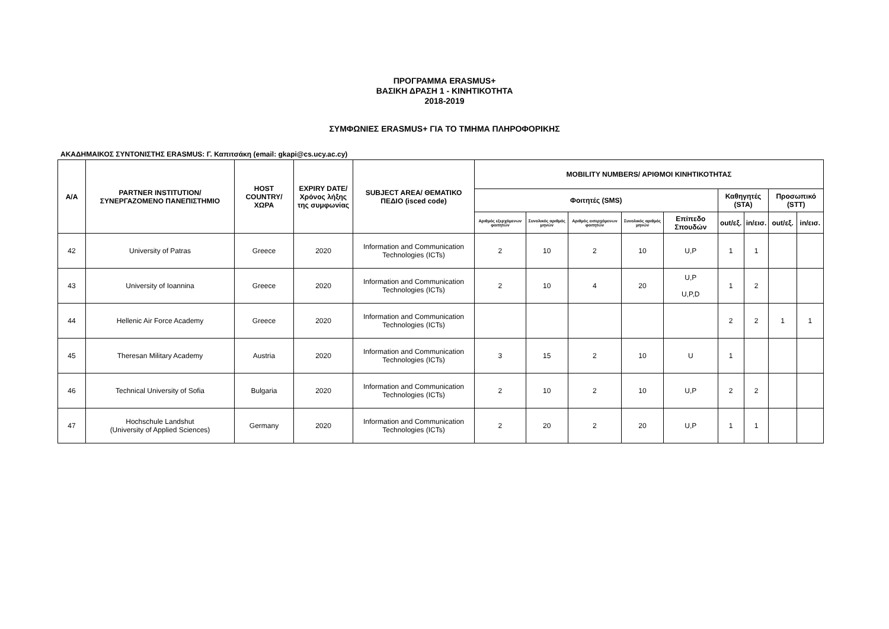ΠΡΟΓΡΑΜΜΑ ERASMUS+
ΒΑΣΙΚΗ ΔΡΑΣΗ 1 - ΚΙΝΗΤΙΚΟΤΗΤΑ
2018-2019
ΣΥΜΦΩΝΙΕΣ ERASMUS+ ΓΙΑ ΤΟ ΤΜΗΜΑ ΠΛΗΡΟΦΟΡΙΚΗΣ
ΑΚΑΔΗΜΑΙΚΟΣ ΣΥΝΤΟΝΙΣΤΗΣ ERASMUS: Γ. Καπιτσάκη (email: gkapi@cs.ucy.ac.cy)
| A/A | PARTNER INSTITUTION/ ΣΥΝΕΡΓΑΖΟΜΕΝΟ ΠΑΝΕΠΙΣΤΗΜΙΟ | HOST COUNTRY/ ΧΩΡΑ | EXPIRY DATE/ Χρόνος λήξης της συμφωνίας | SUBJECT AREA/ ΘΕΜΑΤΙΚΟ ΠΕΔΙΟ (isced code) | MOBILITY NUMBERS/ ΑΡΙΘΜΟΙ ΚΙΝΗΤΙΚΟΤΗΤΑΣ | | | | | | | | |
| --- | --- | --- | --- | --- | --- | --- | --- | --- | --- | --- | --- | --- | --- |
| | | | | | Φοιτητές (SMS) | | | | | Καθηγητές (STA) | | Προσωπικό (STT) | |
| | | | | | Αριθμός εξερχόμενων φοιτητών | Συνολικός αριθμός μηνών | Αριθμός εισερχόμενων φοιτητών | Συνολικός αριθμός μηνών | Επίπεδο Σπουδών | out/εξ. | in/εισ. | out/εξ. | in/εισ. |
| 42 | University of Patras | Greece | 2020 | Information and Communication Technologies (ICTs) | 2 | 10 | 2 | 10 | U,P | 1 | 1 | | |
| 43 | University of Ioannina | Greece | 2020 | Information and Communication Technologies (ICTs) | 2 | 10 | 4 | 20 | U,P U,P,D | 1 | 2 | | |
| 44 | Hellenic Air Force Academy | Greece | 2020 | Information and Communication Technologies (ICTs) | | | | | | 2 | 2 | 1 | 1 |
| 45 | Theresan Military Academy | Austria | 2020 | Information and Communication Technologies (ICTs) | 3 | 15 | 2 | 10 | U | 1 | | | |
| 46 | Technical University of Sofia | Bulgaria | 2020 | Information and Communication Technologies (ICTs) | 2 | 10 | 2 | 10 | U,P | 2 | 2 | | |
| 47 | Hochschule Landshut (University of Applied Sciences) | Germany | 2020 | Information and Communication Technologies (ICTs) | 2 | 20 | 2 | 20 | U,P | 1 | 1 | | |